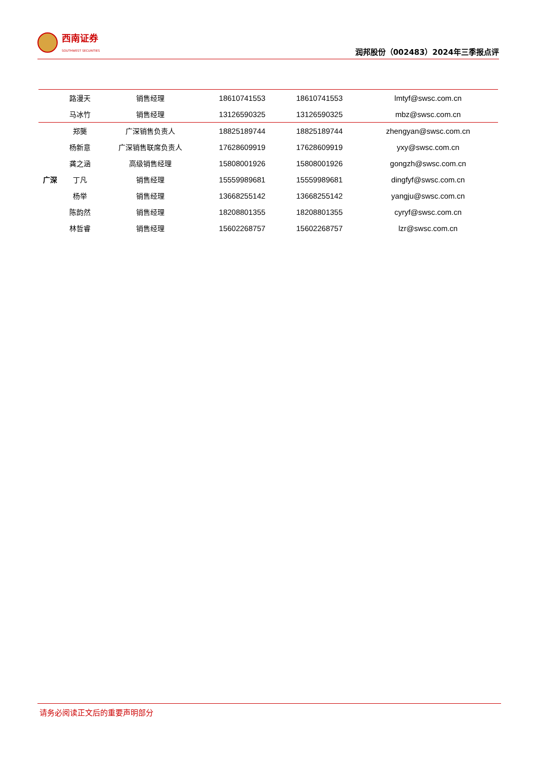西南证券
SOUTHWEST SECURITIES
润邦股份（002483）2024年三季报点评
| | 路漫天 | 销售经理 | 18610741553 | 18610741553 | lmtyf@swsc.com.cn |
| | 马冰竹 | 销售经理 | 13126590325 | 13126590325 | mbz@swsc.com.cn |
| 广深 | 郑龑 | 广深销售负责人 | 18825189744 | 18825189744 | zhengyan@swsc.com.cn |
| | 杨新意 | 广深销售联席负责人 | 17628609919 | 17628609919 | yxy@swsc.com.cn |
| | 龚之涵 | 高级销售经理 | 15808001926 | 15808001926 | gongzh@swsc.com.cn |
| | 丁凡 | 销售经理 | 15559989681 | 15559989681 | dingfyf@swsc.com.cn |
| | 杨举 | 销售经理 | 13668255142 | 13668255142 | yangju@swsc.com.cn |
| | 陈韵然 | 销售经理 | 18208801355 | 18208801355 | cyryf@swsc.com.cn |
| | 林哲睿 | 销售经理 | 15602268757 | 15602268757 | lzr@swsc.com.cn |
请务必阅读正文后的重要声明部分